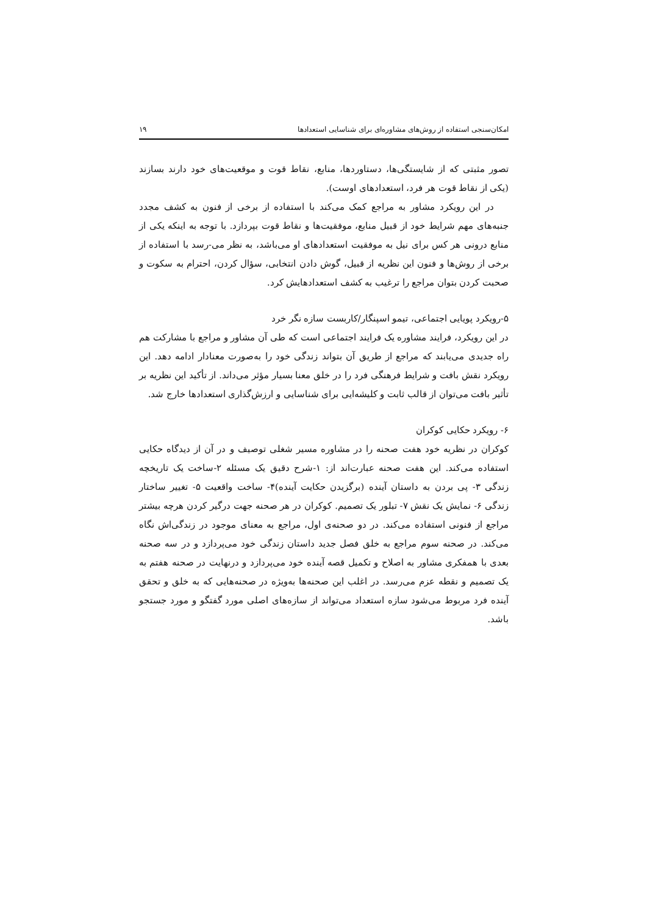امکان‌سنجی استفاده از روش‌های مشاوره‌ای برای شناسایی استعدادها ۱۹
تصور مثبتی که از شایستگی‌ها، دستاوردها، منابع، نقاط قوت و موقعیت‌های خود دارند بسازند (یکی از نقاط قوت هر فرد، استعدادهای اوست).
در این رویکرد مشاور به مراجع کمک می‌کند با استفاده از برخی از فنون به کشف مجدد جنبه‌های مهم شرایط خود از قبیل منابع، موفقیت‌ها و نقاط قوت بپردازد. با توجه به اینکه یکی از منابع درونی هر کس برای نیل به موفقیت استعدادهای او می‌باشد، به نظر می-رسد با استفاده از برخی از روش‌ها و فنون این نظریه از قبیل، گوش دادن انتخابی، سؤال کردن، احترام به سکوت و صحبت کردن بتوان مراجع را ترغیب به کشف استعدادهایش کرد.
۵-رویکرد پویایی اجتماعی، تیمو اسپنگار/کاربست سازه نگر خرد
در این رویکرد، فرایند مشاوره یک فرایند اجتماعی است که طی آن مشاور و مراجع با مشارکت هم راه جدیدی می‌یابند که مراجع از طریق آن بتواند زندگی خود را به‌صورت معنادار ادامه دهد. این رویکرد نقش بافت و شرایط فرهنگی فرد را در خلق معنا بسیار مؤثر می‌داند. از تأکید این نظریه بر تأثیر بافت می‌توان از قالب ثابت و کلیشه‌ایی برای شناسایی و ارزش‌گذاری استعدادها خارج شد.
۶- رویکرد حکایی کوکران
کوکران در نظریه خود هفت صحنه را در مشاوره مسیر شغلی توصیف و در آن از دیدگاه حکایی استفاده می‌کند. این هفت صحنه عبارت‌اند از: ۱-شرح دقیق یک مسئله ۲-ساخت یک تاریخچه زندگی ۳- پی بردن به داستان آینده (برگزیدن حکایت آینده)۴- ساخت واقعیت ۵- تغییر ساختار زندگی ۶- نمایش یک نقش ۷- تبلور یک تصمیم. کوکران در هر صحنه جهت درگیر کردن هرچه بیشتر مراجع از فنونی استفاده می‌کند. در دو صحنه‌ی اول، مراجع به معنای موجود در زندگی‌اش نگاه می‌کند. در صحنه سوم مراجع به خلق فصل جدید داستان زندگی خود می‌پردازد و در سه صحنه بعدی با همفکری مشاور به اصلاح و تکمیل قصه آینده خود می‌پردازد و درنهایت در صحنه هفتم به یک تصمیم و نقطه عزم می‌رسد. در اغلب این صحنه‌ها به‌ویژه در صحنه‌هایی که به خلق و تحقق آینده فرد مربوط می‌شود سازه استعداد می‌تواند از سازه‌های اصلی مورد گفتگو و مورد جستجو باشد.